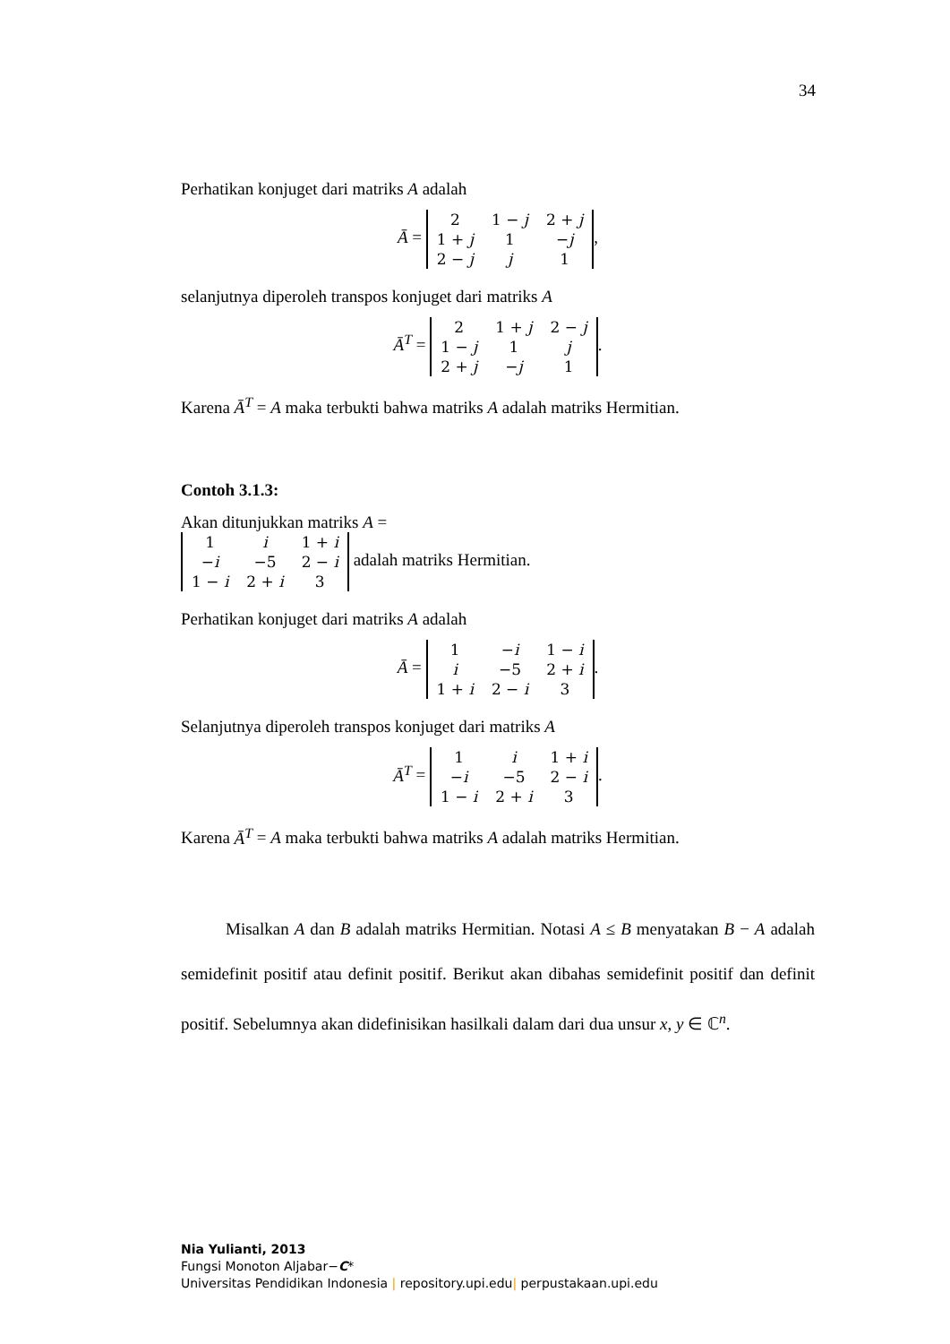34
Perhatikan konjuget dari matriks A adalah
Ā =
| 2 | 1 − j | 2 + j |
| 1 + j | 1 | − j |
| 2 − j | j | 1 |
,
selanjutnya diperoleh transpos konjuget dari matriks A
Ā<sup>T</sup> =
| 2 | 1 + j | 2 − j |
| 1 − j | 1 | j |
| 2 + j | − j | 1 |
.
Karena Ā<sup>T</sup> = A maka terbukti bahwa matriks A adalah matriks Hermitian.
Contoh 3.1.3:
Akan ditunjukkan matriks A =
| 1 | i | 1 + i |
| − i | −5 | 2 − i |
| 1 − i | 2 + i | 3 |
adalah matriks Hermitian.
Perhatikan konjuget dari matriks A adalah
Ā =
| 1 | − i | 1 − i |
| i | −5 | 2 + i |
| 1 + i | 2 − i | 3 |
.
Selanjutnya diperoleh transpos konjuget dari matriks A
Ā<sup>T</sup> =
| 1 | i | 1 + i |
| − i | −5 | 2 − i |
| 1 − i | 2 + i | 3 |
.
Karena Ā<sup>T</sup> = A maka terbukti bahwa matriks A adalah matriks Hermitian.
Misalkan A dan B adalah matriks Hermitian. Notasi A ≤ B menyatakan B − A adalah semidefinit positif atau definit positif. Berikut akan dibahas semidefinit positif dan definit positif. Sebelumnya akan didefinisikan hasilkali dalam dari dua unsur x, y ∈ ℂ<sup>n</sup>.
Nia Yulianti, 2013
Fungsi Monoton Aljabar−C*
Universitas Pendidikan Indonesia | repository.upi.edu| perpustakaan.upi.edu